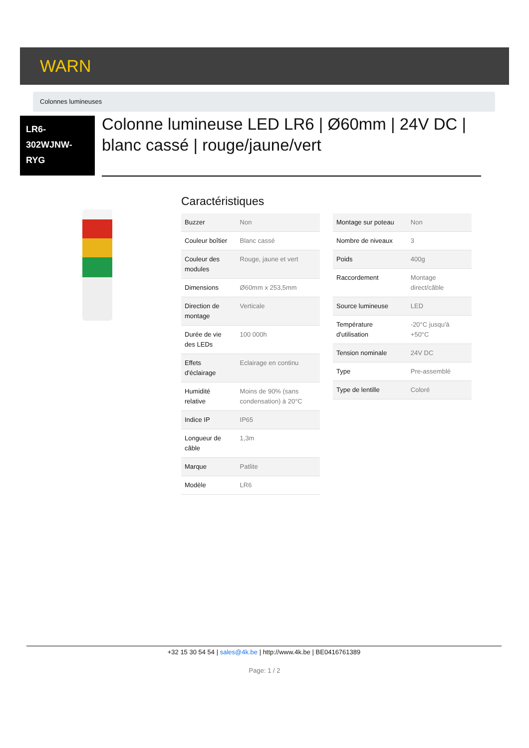WARN
Colonnes lumineuses
LR6-
302WJNW-
RYG
Colonne lumineuse LED LR6 | Ø60mm | 24V DC | blanc cassé | rouge/jaune/vert
Caractéristiques
| Buzzer | Non |
| Couleur boîtier | Blanc cassé |
| Couleur des modules | Rouge, jaune et vert |
| Dimensions | Ø60mm x 253,5mm |
| Direction de montage | Verticale |
| Durée de vie des LEDs | 100 000h |
| Effets d'éclairage | Eclairage en continu |
| Humidité relative | Moins de 90% (sans condensation) à 20°C |
| Indice IP | IP65 |
| Longueur de câble | 1,3m |
| Marque | Patlite |
| Modèle | LR6 |
| Montage sur poteau | Non |
| Nombre de niveaux | 3 |
| Poids | 400g |
| Raccordement | Montage direct/câble |
| Source lumineuse | LED |
| Température d'utilisation | -20°C jusqu'à +50°C |
| Tension nominale | 24V DC |
| Type | Pre-assemblé |
| Type de lentille | Coloré |
+32 15 30 54 54 | sales@4k.be | http://www.4k.be | BE0416761389
Page: 1 / 2